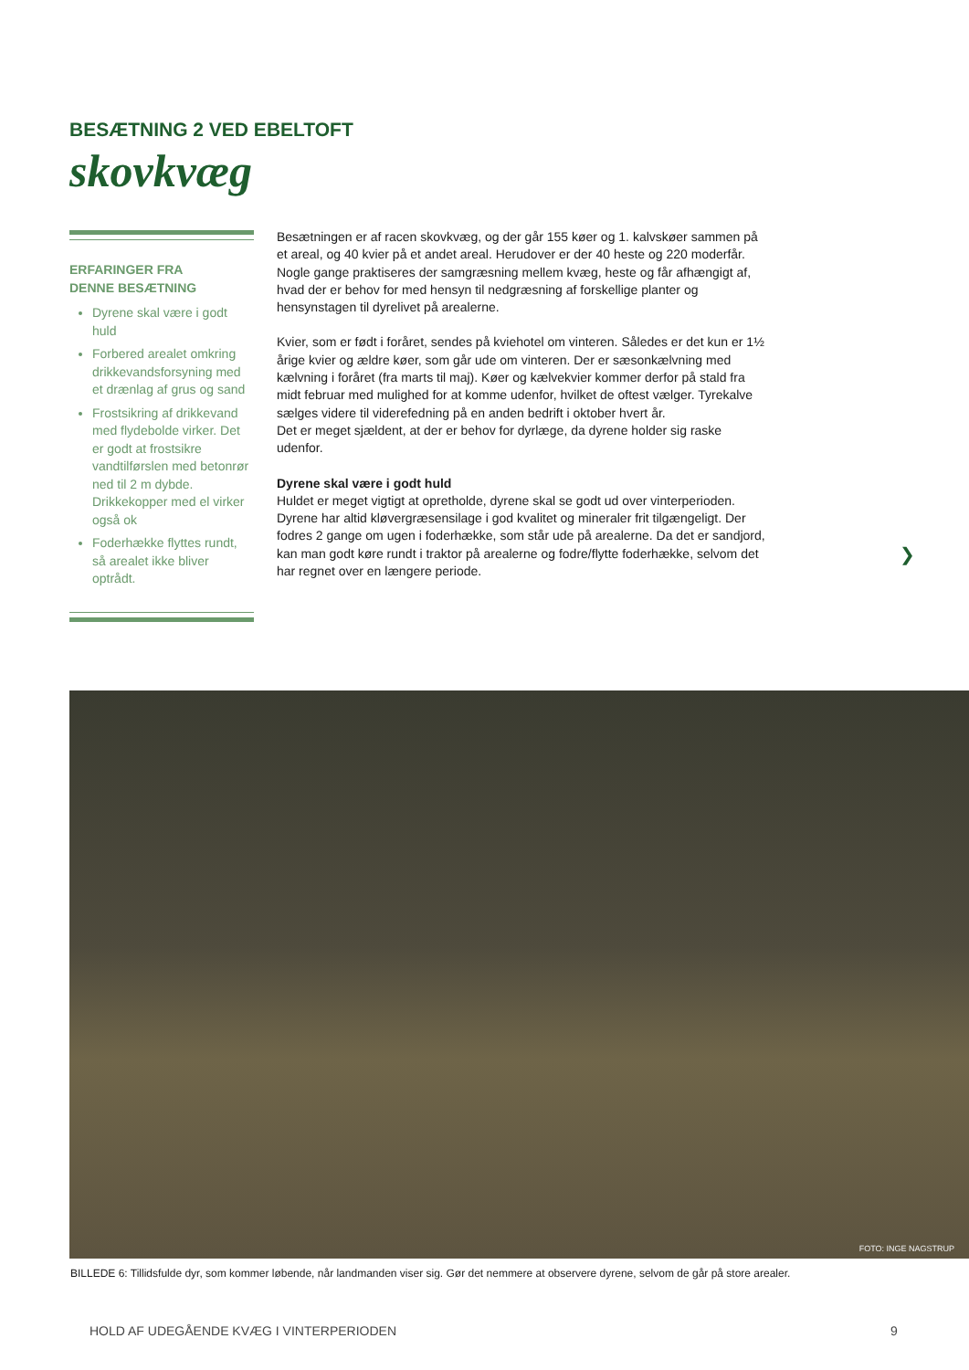BESÆTNING 2 VED EBELTOFT
skovkvæg
ERFARINGER FRA
DENNE BESÆTNING
Dyrene skal være i godt huld
Forbered arealet omkring drikkevandsforsyning med et drænlag af grus og sand
Frostsikring af drikkevand med flydebolde virker. Det er godt at frostsikre vandtilførslen med betonrør ned til 2 m dybde. Drikkekopper med el virker også ok
Foderhække flyttes rundt, så arealet ikke bliver optrådt.
Besætningen er af racen skovkvæg, og der går 155 køer og 1. kalvskøer sammen på et areal, og 40 kvier på et andet areal. Herudover er der 40 heste og 220 moderfår. Nogle gange praktiseres der samgræsning mellem kvæg, heste og får afhængigt af, hvad der er behov for med hensyn til nedgræsning af forskellige planter og hensynstagen til dyrelivet på arealerne.
Kvier, som er født i foråret, sendes på kviehotel om vinteren. Således er det kun er 1½ årige kvier og ældre køer, som går ude om vinteren. Der er sæsonkælvning med kælvning i foråret (fra marts til maj). Køer og kælvekvier kommer derfor på stald fra midt februar med mulighed for at komme udenfor, hvilket de oftest vælger. Tyrekalve sælges videre til viderefedning på en anden bedrift i oktober hvert år.
Det er meget sjældent, at der er behov for dyrlæge, da dyrene holder sig raske udenfor.
Dyrene skal være i godt huld
Huldet er meget vigtigt at opretholde, dyrene skal se godt ud over vinterperioden. Dyrene har altid kløvergræsensilage i god kvalitet og mineraler frit tilgængeligt. Der fodres 2 gange om ugen i foderhække, som står ude på arealerne. Da det er sandjord, kan man godt køre rundt i traktor på arealerne og fodre/flytte foderhække, selvom det har regnet over en længere periode.
❯
FOTO: INGE NAGSTRUP
BILLEDE 6: Tillidsfulde dyr, som kommer løbende, når landmanden viser sig. Gør det nemmere at observere dyrene, selvom de går på store arealer.
HOLD AF UDEGÅENDE KVÆG I VINTERPERIODEN
9